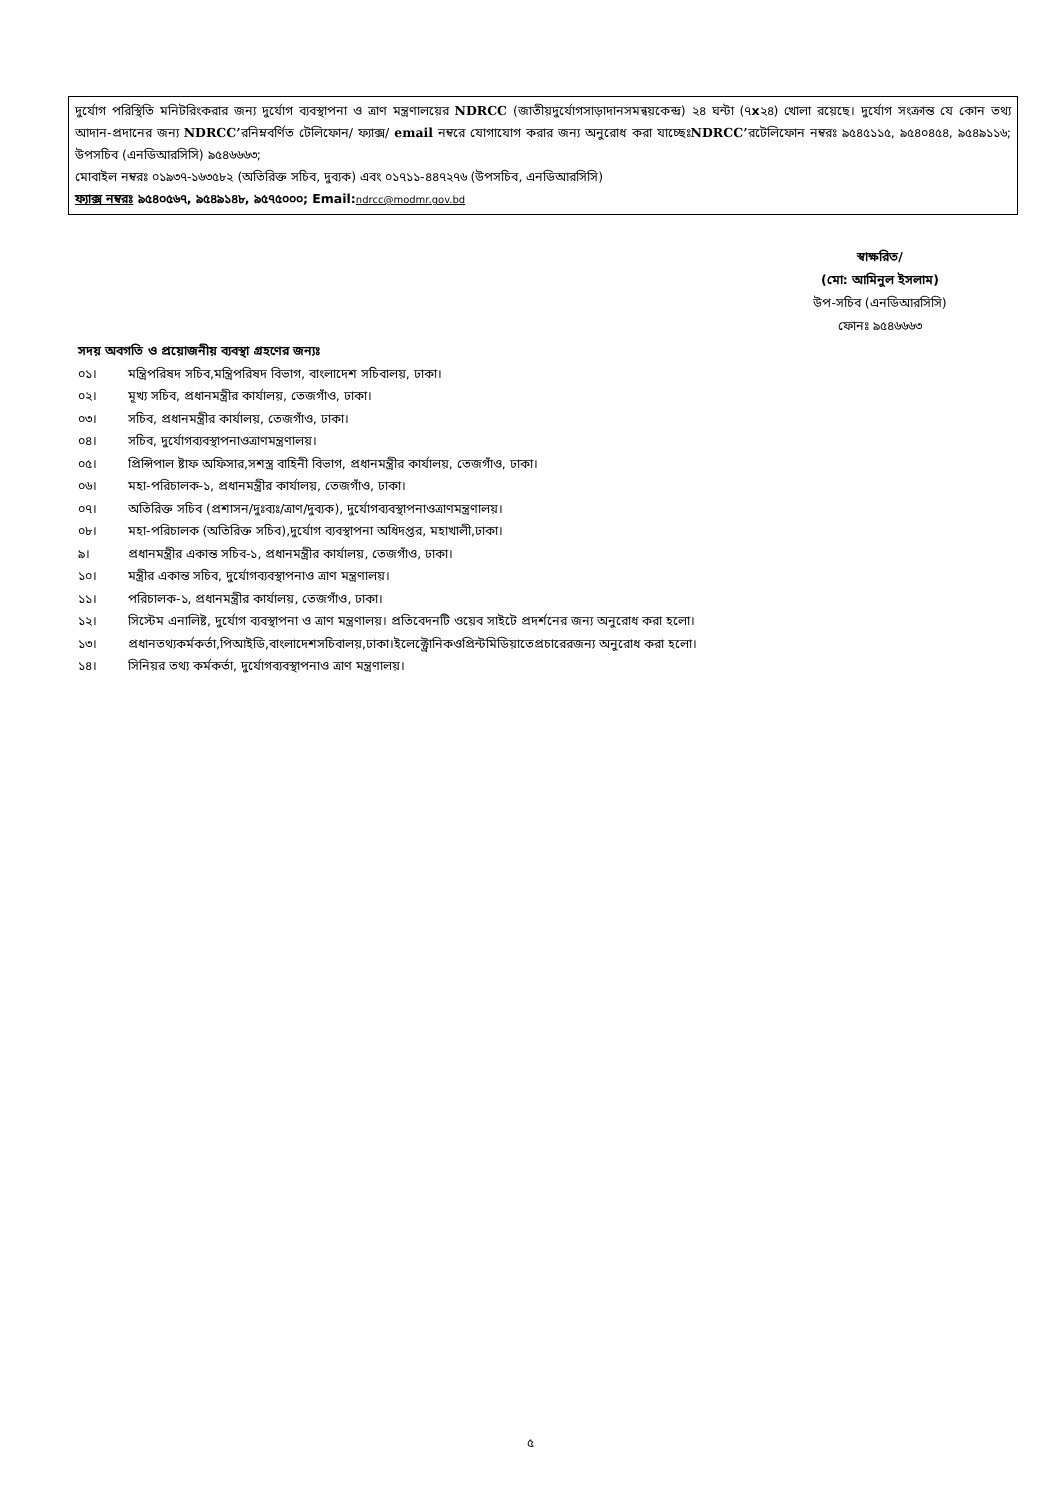দুর্যোগ পরিস্থিতি মনিটরিংকরার জন্য দুর্যোগ ব্যবস্থাপনা ও ত্রাণ মন্ত্রণালয়ের NDRCC (জাতীয়দুর্যোগসাড়াদানসমন্বয়কেন্দ্র) ২৪ ঘন্টা (৭x২৪) খোলা রয়েছে। দুর্যোগ সংক্রান্ত যে কোন তথ্য আদান-প্রদানের জন্য NDRCC’রনিম্নবর্ণিত টেলিফোন/ ফ্যাক্স/ email নম্বরে যোগাযোগ করার জন্য অনুরোধ করা যাচ্ছেঃNDRCC’রটেলিফোন নম্বরঃ ৯৫৪৫১১৫, ৯৫৪০৪৫৪, ৯৫৪৯১১৬; উপসচিব (এনডিআরসিসি) ৯৫৪৬৬৬৩;
মোবাইল নম্বরঃ ০১৯৩৭-১৬৩৫৮২ (অতিরিক্ত সচিব, দুব্যক) এবং ০১৭১১-৪৪৭২৭৬ (উপসচিব, এনডিআরসিসি)
ফ্যাক্স নম্বরঃ ৯৫৪০৫৬৭, ৯৫৪৯১৪৮, ৯৫৭৫০০০; Email: ndrcc@modmr.gov.bd
স্বাক্ষরিত/
(মো: আমিনুল ইসলাম)
উপ-সচিব (এনডিআরসিসি)
ফোনঃ ৯৫৪৬৬৬৩
সদয় অবগতি ও প্রয়োজনীয় ব্যবস্থা গ্রহণের জন্যঃ
০১। মন্ত্রিপরিষদ সচিব,মন্ত্রিপরিষদ বিভাগ, বাংলাদেশ সচিবালয়, ঢাকা।
০২। মূখ্য সচিব, প্রধানমন্ত্রীর কার্যালয়, তেজগাঁও, ঢাকা।
০৩। সচিব, প্রধানমন্ত্রীর কার্যালয়, তেজগাঁও, ঢাকা।
০৪। সচিব, দুর্যোগব্যবস্থাপনাওত্রাণমন্ত্রণালয়।
০৫। প্রিন্সিপাল ষ্টাফ অফিসার,সশস্ত্র বাহিনী বিভাগ, প্রধানমন্ত্রীর কার্যালয়, তেজগাঁও, ঢাকা।
০৬। মহা-পরিচালক-১, প্রধানমন্ত্রীর কার্যালয়, তেজগাঁও, ঢাকা।
০৭। অতিরিক্ত সচিব (প্রশাসন/দুঃব্যঃ/ত্রাণ/দুব্যক), দুর্যোগব্যবস্থাপনাওত্রাণমন্ত্রণালয়।
০৮। মহা-পরিচালক (অতিরিক্ত সচিব),দুর্যোগ ব্যবস্থাপনা অধিদপ্তর, মহাখালী,ঢাকা।
৯। প্রধানমন্ত্রীর একান্ত সচিব-১, প্রধানমন্ত্রীর কার্যালয়, তেজগাঁও, ঢাকা।
১০। মন্ত্রীর একান্ত সচিব, দুর্যোগব্যবস্থাপনাও ত্রাণ মন্ত্রণালয়।
১১। পরিচালক-১, প্রধানমন্ত্রীর কার্যালয়, তেজগাঁও, ঢাকা।
১২। সিস্টেম এনালিষ্ট, দুর্যোগ ব্যবস্থাপনা ও ত্রাণ মন্ত্রণালয়। প্রতিবেদনটি ওয়েব সাইটে প্রদর্শনের জন্য অনুরোধ করা হলো।
১৩। প্রধানতথ্যকর্মকর্তা,পিআইডি,বাংলাদেশসচিবালয়,ঢাকা।ইলেক্ট্রোনিকওপ্রিন্টমিডিয়াতেপ্রচারেরজন্য অনুরোধ করা হলো।
১৪। সিনিয়র তথ্য কর্মকর্তা, দুর্যোগব্যবস্থাপনাও ত্রাণ মন্ত্রণালয়।
৫